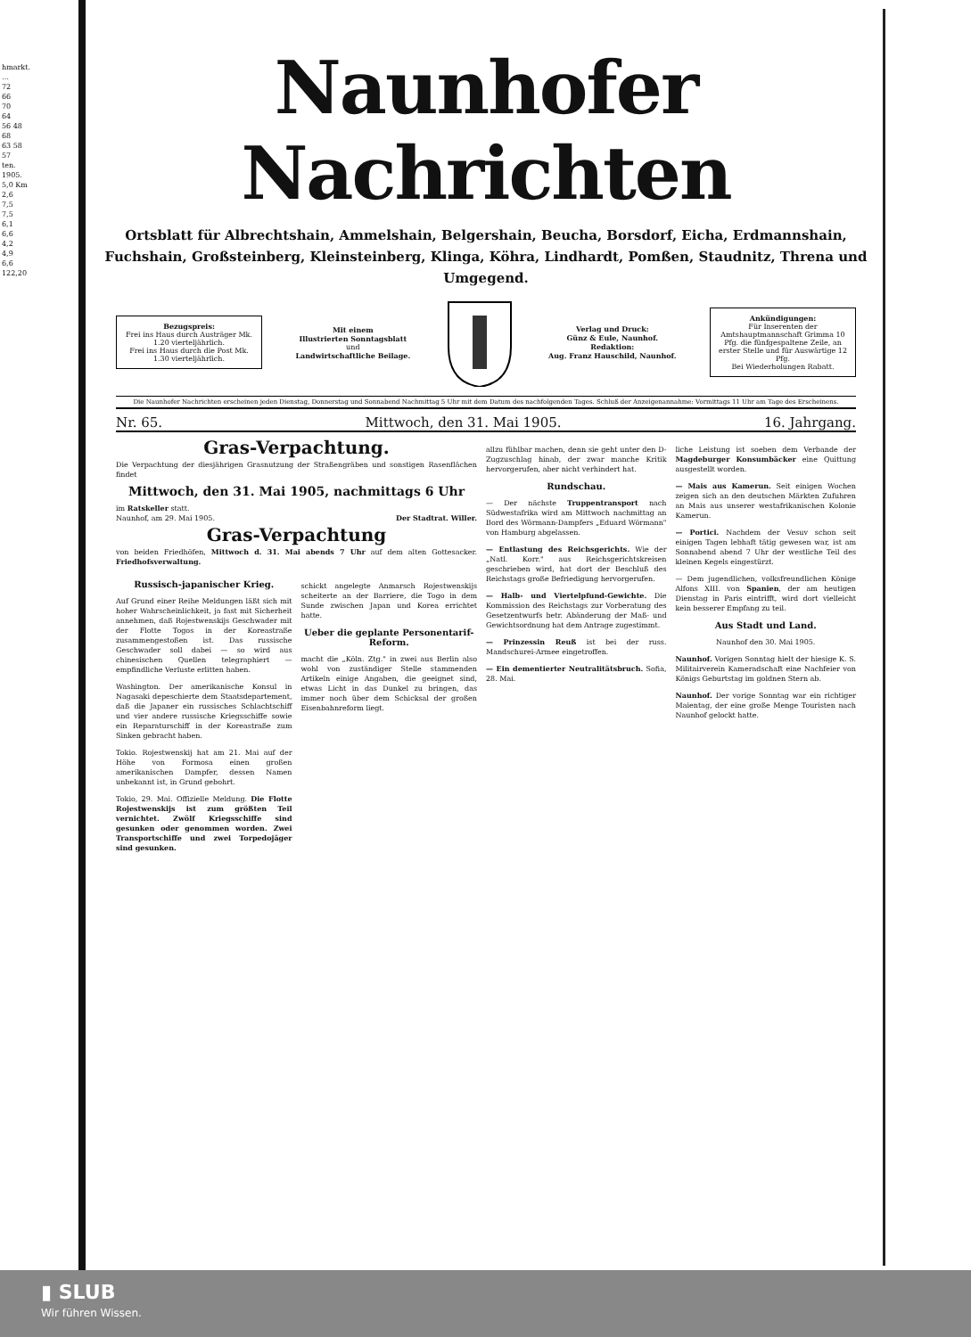hmarkt.
…
72
66
70
64
56 48
68
63 58
57
ten.
1905.
5,0 Km
2,6
7,5
7,5
6,1
6,6
4,2
4,9
6,6
122,20
Naunhofer Nachrichten
Ortsblatt für Albrechtshain, Ammelshain, Belgershain, Beucha, Borsdorf, Eicha, Erdmannshain,
Fuchshain, Großsteinberg, Kleinsteinberg, Klinga, Köhra, Lindhardt, Pomßen, Staudnitz, Threna und Umgegend.
Bezugspreis:
Frei ins Haus durch Austräger Mk. 1.20 vierteljährlich.
Frei ins Haus durch die Post Mk. 1.30 vierteljährlich.
Mit einem
Illustrierten Sonntagsblatt
und
Landwirtschaftliche Beilage.
Verlag und Druck:
Günz & Eule, Naunhof.
Redaktion:
Aug. Franz Hauschild, Naunhof.
Ankündigungen:
Für Inserenten der Amtshauptmannschaft Grimma 10 Pfg. die fünfgespaltene Zeile, an erster Stelle und für Auswärtige 12 Pfg.
Bei Wiederholungen Rabatt.
Die Naunhofer Nachrichten erscheinen jeden Dienstag, Donnerstag und Sonnabend Nachmittag 5 Uhr mit dem Datum des nachfolgenden Tages. Schluß der Anzeigenannahme: Vormittags 11 Uhr am Tage des Erscheinens.
Nr. 65. Mittwoch, den 31. Mai 1905. 16. Jahrgang.
Gras-Verpachtung.
Die Verpachtung der diesjährigen Grasnutzung der Straßengräben und sonstigen Rasenflächen findet
Mittwoch, den 31. Mai 1905, nachmittags 6 Uhr
im Ratskeller statt.
Naunhof, am 29. Mai 1905. Der Stadtrat. Willer.
Gras-Verpachtung
von beiden Friedhöfen, Mittwoch d. 31. Mai abends 7 Uhr auf dem alten Gottesacker. Friedhofsverwaltung.
Russisch-japanischer Krieg.
Auf Grund einer Reihe Meldungen läßt sich mit hoher Wahrscheinlichkeit, ja fast mit Sicherheit annehmen, daß Rojestwenskijs Geschwader mit der Flotte Togos in der Koreastraße zusammengestoßen ist. Das russische Geschwader soll dabei — so wird aus chinesischen Quellen telegraphiert — empfindliche Verluste erlitten haben.
Washington. Der amerikanische Konsul in Nagasaki depeschierte dem Staatsdepartement, daß die Japaner ein russisches Schlachtschiff und vier andere russische Kriegsschiffe sowie ein Reparaturschiff in der Koreastraße zum Sinken gebracht haben.
Tokio. Rojestwenskij hat am 21. Mai auf der Höhe von Formosa einen großen amerikanischen Dampfer, dessen Namen unbekannt ist, in Grund gebohrt.
Tokio, 29. Mai. Offizielle Meldung. Die Flotte Rojestwenskijs ist zum größten Teil vernichtet. Zwölf Kriegsschiffe sind gesunken oder genommen worden. Zwei Transportschiffe und zwei Torpedojäger sind gesunken.
schickt angelegte Anmarsch Rojestwenskijs scheiterte an der Barriere, die Togo in dem Sunde zwischen Japan und Korea errichtet hatte.
Ueber die geplante Personentarif-Reform.
macht die „Köln. Ztg." in zwei aus Berlin also wohl von zuständiger Stelle stammenden Artikeln einige Angaben, die geeignet sind, etwas Licht in das Dunkel zu bringen, das immer noch über dem Schicksal der großen Eisenbahnreform liegt.
allzu fühlbar machen, denn sie geht unter den D-Zugzuschlag hinab, der zwar manche Kritik hervorgerufen, aber nicht verhindert hat.
Rundschau.
— Der nächste Truppentransport nach Südwestafrika wird am Mittwoch nachmittag an Bord des Wörmann-Dampfers „Eduard Wörmann" von Hamburg abgelassen.
— Entlastung des Reichsgerichts. Wie der „Natl. Korr." aus Reichsgerichtskreisen geschrieben wird, hat dort der Beschluß des Reichstags große Befriedigung hervorgerufen.
— Halb- und Viertelpfund-Gewichte. Die Kommission des Reichstags zur Vorberatung des Gesetzentwurfs betr. Abänderung der Maß- und Gewichtsordnung hat dem Antrage zugestimmt.
— Prinzessin Reuß ist bei der russ. Mandschurei-Armee eingetroffen.
— Ein dementierter Neutralitätsbruch. Sofia, 28. Mai.
liche Leistung ist soeben dem Verbande der Magdeburger Konsumbäcker eine Quittung ausgestellt worden.
— Mais aus Kamerun. Seit einigen Wochen zeigen sich an den deutschen Märkten Zufuhren an Mais aus unserer westafrikanischen Kolonie Kamerun.
— Portici. Nachdem der Vesuv schon seit einigen Tagen lebhaft tätig gewesen war, ist am Sonnabend abend 7 Uhr der westliche Teil des kleinen Kegels eingestürzt.
— Dem jugendlichen, volksfreundlichen Könige Alfons XIII. von Spanien, der am heutigen Dienstag in Paris eintrifft, wird dort vielleicht kein besserer Empfang zu teil.
Aus Stadt und Land.
Naunhof den 30. Mai 1905.
Naunhof. Vorigen Sonntag hielt der hiesige K. S. Militairverein Kameradschaft eine Nachfeier von Königs Geburtstag im goldnen Stern ab.
Naunhof. Der vorige Sonntag war ein richtiger Maientag, der eine große Menge Touristen nach Naunhof gelockt hatte.
▮ SLUB
Wir führen Wissen.